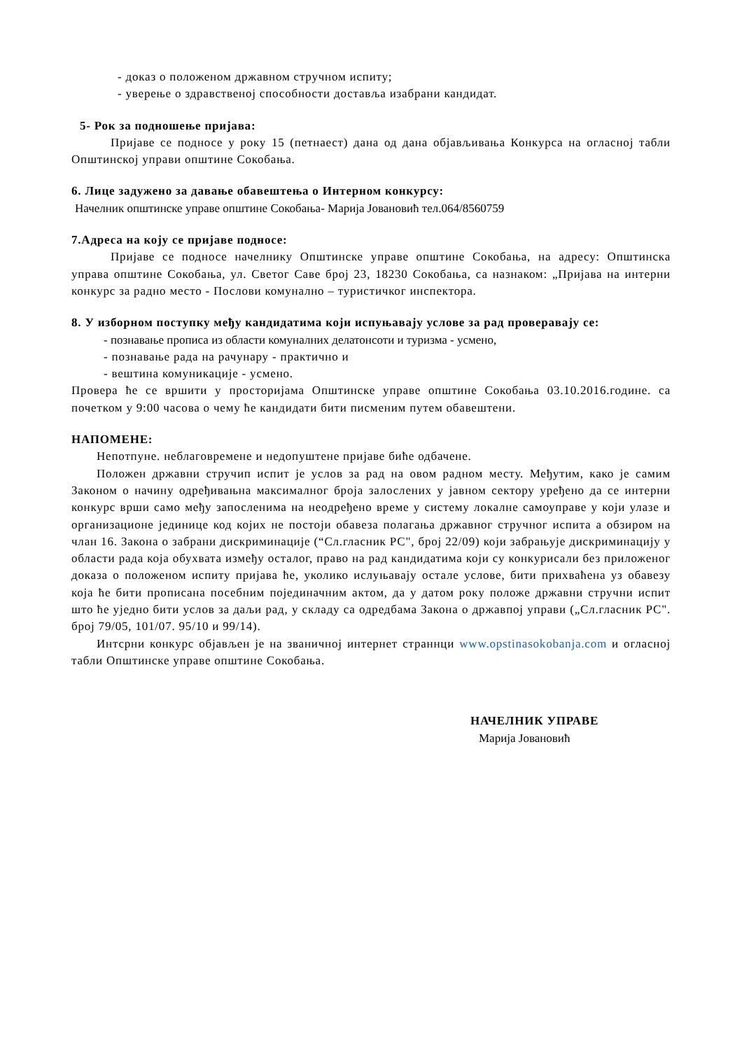- доказ о положеном државном стручном испиту;
- уверење о здравственој способности доставља изабрани кандидат.
5- Рок за подношење пријава:
Пријаве се подносе у року 15 (петнаест) дана од дана објављивања Конкурса на огласној табли Општинској управи општине Сокобања.
6. Лице задужено за давање обавештења о Интерном конкурсу:
Начелник општинске управе општине Сокобања- Марија Јовановић тел.064/8560759
7.Адреса на коју се пријаве подносе:
Пријаве се подносе начелнику Општинске управе општине Сокобања, на адресу: Општинска управа општине Сокобања, ул. Светог Саве број 23, 18230 Сокобања, са назнаком: „Пријава на интерни конкурс за радно место - Послови комунално – туристичког инспектора.
8. У изборном поступку међу кандидатима који испуњавају услове за рад проверавају се:
- познавање прописа из области комуналних делатонсоти и туризма - усмено,
- познавање рада на рачунару - практично и
- вештина комуникације - усмено.
Провера ће се вршити у просторијама Општинске управе општине Сокобања 03.10.2016.године. са почетком у 9:00 часова о чему ће кандидати бити писменим путем обавештени.
НАПОМЕНЕ:
Непотпуне. неблаговремене и недопуштене пријаве биће одбачене.
Положен државни стручип испит је услов за рад на овом радном месту. Међутим, како је самим Законом о начину одређивањна максималног броја залослених у јавном сектору уређено да се интерни конкурс врши само међу запосленима на неодређено време у систему локалне самоуправе у који улазе и организационе јединице код којих не постоји обавеза полагања државног стручног испита а обзиром на члан 16. Закона о забрани дискриминације (“Сл.гласник РС", број 22/09) који забрањује дискриминацију у области рада која обухвата између осталог, право на рад кандидатима који су конкурисали без приложеног доказа о положеном испиту пријава ће, уколико ислуњавају остале услове, бити прихваћена уз обавезу која ће бити прописана посебним појединачним актом, да у датом року положе државни стручни испит што ће уједно бити услов за даљи рад, у складу са одредбама Закона о државпој управи („Сл.гласник РС". број 79/05, 101/07. 95/10 и 99/14).
Интсрни конкурс објављен је на званичној интернет страннци www.opstinasokobanja.com и огласној табли Општинске управе општине Сокобања.
НАЧЕЛНИК УПРАВЕ
Марија Јовановић